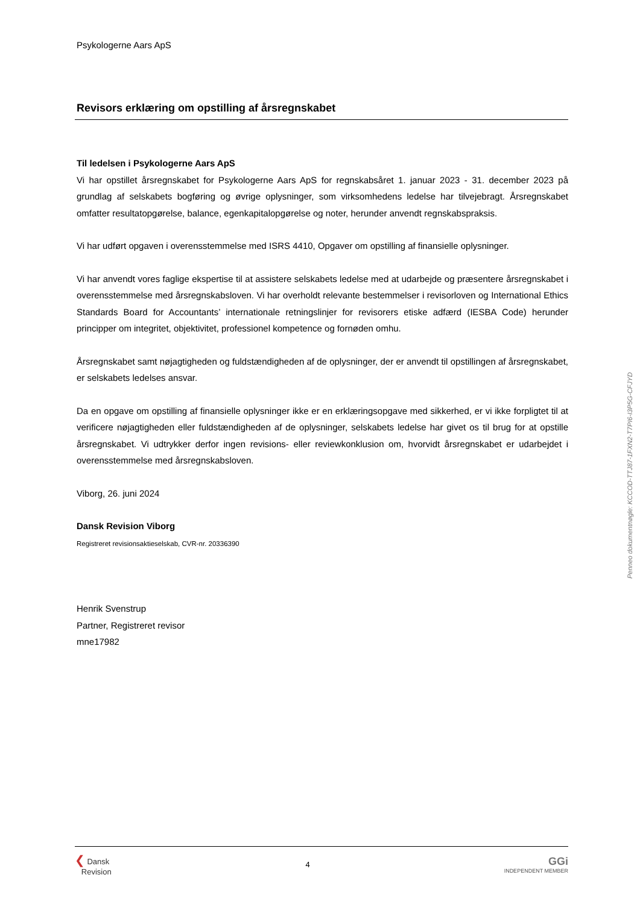Psykologerne Aars ApS
Revisors erklæring om opstilling af årsregnskabet
Til ledelsen i Psykologerne Aars ApS
Vi har opstillet årsregnskabet for Psykologerne Aars ApS for regnskabsåret 1. januar 2023 - 31. december 2023 på grundlag af selskabets bogføring og øvrige oplysninger, som virksomhedens ledelse har tilvejebragt. Årsregnskabet omfatter resultatopgørelse, balance, egenkapitalopgørelse og noter, herunder anvendt regnskabspraksis.
Vi har udført opgaven i overensstemmelse med ISRS 4410, Opgaver om opstilling af finansielle oplysninger.
Vi har anvendt vores faglige ekspertise til at assistere selskabets ledelse med at udarbejde og præsentere årsregnskabet i overensstemmelse med årsregnskabsloven. Vi har overholdt relevante bestemmelser i revisorloven og International Ethics Standards Board for Accountants’ internationale retningslinjer for revisorers etiske adfærd (IESBA Code) herunder principper om integritet, objektivitet, professionel kompetence og fornøden omhu.
Årsregnskabet samt nøjagtigheden og fuldstændigheden af de oplysninger, der er anvendt til opstillingen af årsregnskabet, er selskabets ledelses ansvar.
Da en opgave om opstilling af finansielle oplysninger ikke er en erklæringsopgave med sikkerhed, er vi ikke forpligtet til at verificere nøjagtigheden eller fuldstændigheden af de oplysninger, selskabets ledelse har givet os til brug for at opstille årsregnskabet. Vi udtrykker derfor ingen revisions- eller reviewkonklusion om, hvorvidt årsregnskabet er udarbejdet i overensstemmelse med årsregnskabsloven.
Viborg, 26. juni 2024
Dansk Revision Viborg
Registreret revisionsaktieselskab, CVR-nr. 20336390
Henrik Svenstrup
Partner, Registreret revisor
mne17982
Penneo dokumentnøgle: KCCOD-TTJ87-1FXN2-T7PI6-I3P5G-CFJYD
❮ Dansk
Revision
4
GGi
INDEPENDENT MEMBER